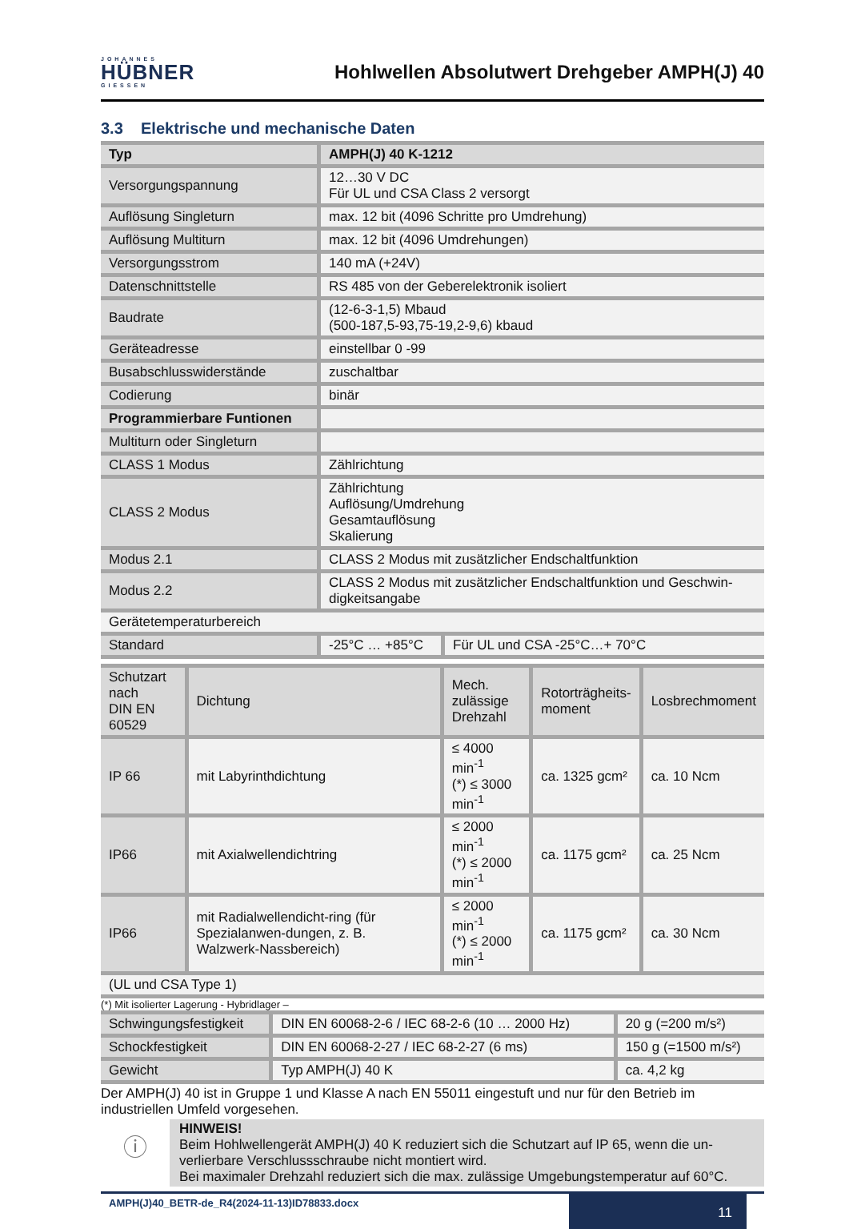JOHANNES
HÜBNER
GIESSEN
Hohlwellen Absolutwert Drehgeber AMPH(J) 40
3.3 Elektrische und mechanische Daten
| Typ | AMPH(J) 40 K-1212 | |
| --- | --- | --- |
| Versorgungspannung | 12…30 V DC Für UL und CSA Class 2 versorgt | |
| Auflösung Singleturn | max. 12 bit (4096 Schritte pro Umdrehung) | |
| Auflösung Multiturn | max. 12 bit (4096 Umdrehungen) | |
| Versorgungsstrom | 140 mA (+24V) | |
| Datenschnittstelle | RS 485 von der Geberelektronik isoliert | |
| Baudrate | (12-6-3-1,5) Mbaud (500-187,5-93,75-19,2-9,6) kbaud | |
| Geräteadresse | einstellbar 0 -99 | |
| Busabschlusswiderstände | zuschaltbar | |
| Codierung | binär | |
| Programmierbare Funtionen | | |
| Multiturn oder Singleturn | | |
| CLASS 1 Modus | Zählrichtung | |
| CLASS 2 Modus | Zählrichtung Auflösung/Umdrehung Gesamtauflösung Skalierung | |
| Modus 2.1 | CLASS 2 Modus mit zusätzlicher Endschaltfunktion | |
| Modus 2.2 | CLASS 2 Modus mit zusätzlicher Endschaltfunktion und Geschwin-digkeitsangabe | |
| Gerätetemperaturbereich | | |
| Standard | -25°C … +85°C | Für UL und CSA -25°C…+ 70°C |
| Schutzart nach DIN EN 60529 | Dichtung | Mech. zulässige Drehzahl | Rotorträgheits- moment | Losbrechmoment |
| IP 66 | mit Labyrinthdichtung | ≤ 4000 min<sup>-1</sup> (*) ≤ 3000 min<sup>-1</sup> | ca. 1325 gcm² | ca. 10 Ncm |
| IP66 | mit Axialwellendichtring | ≤ 2000 min<sup>-1</sup> (*) ≤ 2000 min<sup>-1</sup> | ca. 1175 gcm² | ca. 25 Ncm |
| IP66 | mit Radialwellendicht-ring (für Spezialanwen-dungen, z. B. Walzwerk-Nassbereich) | ≤ 2000 min<sup>-1</sup> (*) ≤ 2000 min<sup>-1</sup> | ca. 1175 gcm² | ca. 30 Ncm |
| (UL und CSA Type 1) | | | | |
(*) Mit isolierter Lagerung - Hybridlager –
| Schwingungsfestigkeit | DIN EN 60068-2-6 / IEC 68-2-6 (10 … 2000 Hz) | 20 g (=200 m/s²) |
| Schockfestigkeit | DIN EN 60068-2-27 / IEC 68-2-27 (6 ms) | 150 g (=1500 m/s²) |
| Gewicht | Typ AMPH(J) 40 K | ca. 4,2 kg |
Der AMPH(J) 40 ist in Gruppe 1 und Klasse A nach EN 55011 eingestuft und nur für den Betrieb im industriellen Umfeld vorgesehen.
ⓘ
HINWEIS!
Beim Hohlwellengerät AMPH(J) 40 K reduziert sich die Schutzart auf IP 65, wenn die un-verlierbare Verschlussschraube nicht montiert wird.
Bei maximaler Drehzahl reduziert sich die max. zulässige Umgebungstemperatur auf 60°C.
AMPH(J)40_BETR-de_R4(2024-11-13)ID78833.docx
11